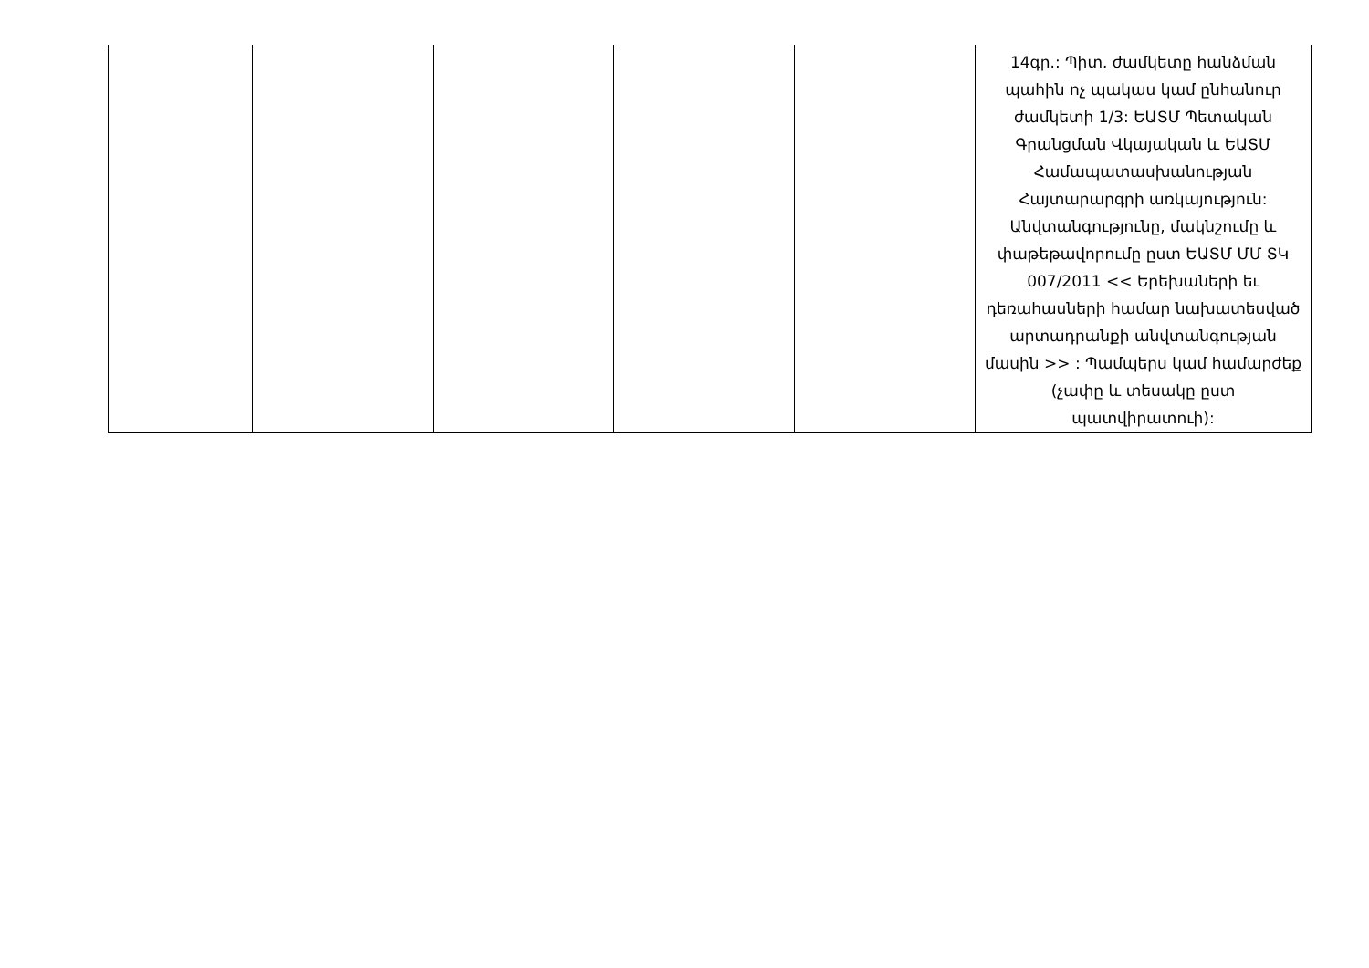| | | | | | 14գր.: Պիտ. ժամկետը հանձման պահին ոչ պակաս կամ ընհանուր ժամկետի 1/3: ԵԱՏՄ Պետական Գրանցման Վկայական և ԵԱՏՄ Համապատասխանության Հայտարարգրի առկայություն: Անվտանգությունը, մակնշումը և փաթեթավորումը ըստ ԵԱՏՄ ՄՄ ՏԿ 007/2011 << Երեխաների եւ դեռահասների համար նախատեսված արտադրանքի անվտանգության մասին >> : Պամպերս կամ համարժեք (չափը և տեսակը ըստ պատվիրատուի): |